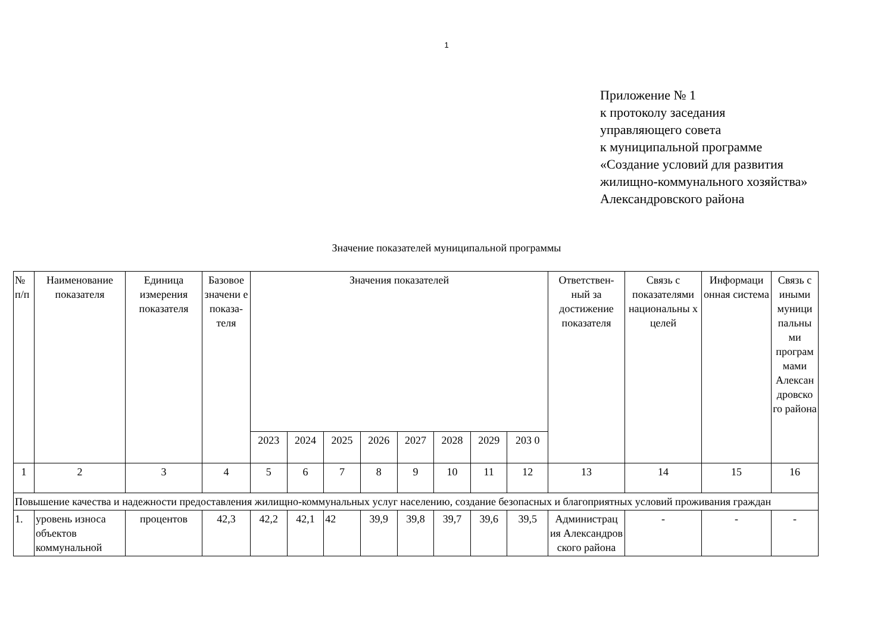1
Приложение № 1
к протоколу заседания
управляющего совета
к муниципальной программе
«Создание условий для развития
жилищно-коммунального хозяйства»
Александровского района
Значение показателей муниципальной программы
| № п/п | Наименование показателя | Единица измерения показателя | Базовое значени е показа-теля | Значения показателей | | | | | | | | Ответствен-ный за достижение показателя | Связь с показателями национальны х целей | Информаци онная система | Связь с иными муници пальны ми програм мами Алексан дровско го района |
| --- | --- | --- | --- | --- | --- | --- | --- | --- | --- | --- | --- | --- | --- | --- | --- |
| | | | | 2023 | 2024 | 2025 | 2026 | 2027 | 2028 | 2029 | 203 0 | | | | |
| 1 | 2 | 3 | 4 | 5 | 6 | 7 | 8 | 9 | 10 | 11 | 12 | 13 | 14 | 15 | 16 |
| Повышение качества и надежности предоставления жилищно-коммунальных услуг населению, создание безопасных и благоприятных условий проживания граждан | | | | | | | | | | | | | | | |
| 1. | уровень износа объектов коммунальной | процентов | 42,3 | 42,2 | 42,1 | 42 | 39,9 | 39,8 | 39,7 | 39,6 | 39,5 | Администрац ия Александров ского района | - | - | - |